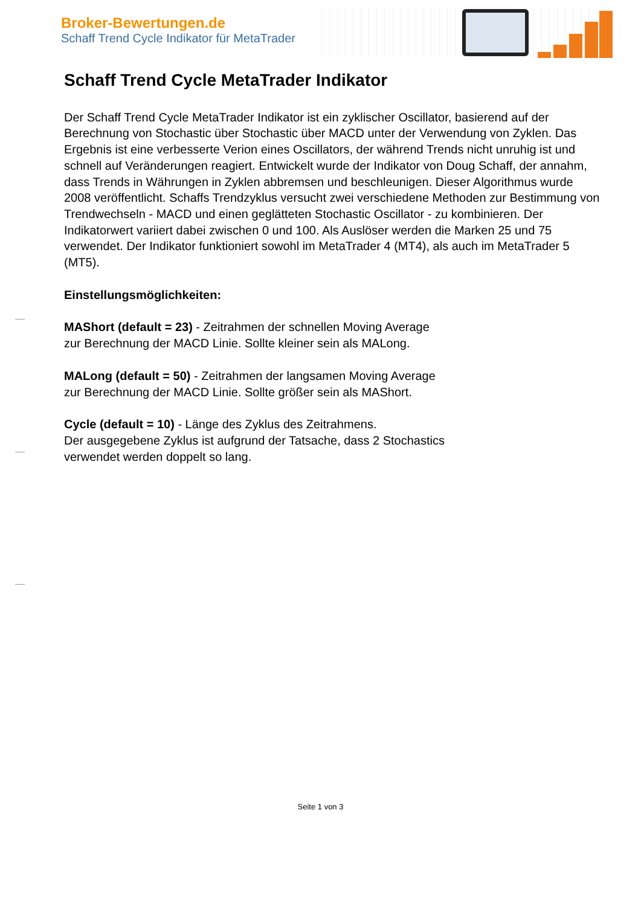Broker-Bewertungen.de
Schaff Trend Cycle Indikator für MetaTrader
Schaff Trend Cycle MetaTrader Indikator
Der Schaff Trend Cycle MetaTrader Indikator ist ein zyklischer Oscillator, basierend auf der Berechnung von Stochastic über Stochastic über MACD unter der Verwendung von Zyklen. Das Ergebnis ist eine verbesserte Verion eines Oscillators, der während Trends nicht unruhig ist und schnell auf Veränderungen reagiert. Entwickelt wurde der Indikator von Doug Schaff, der annahm, dass Trends in Währungen in Zyklen abbremsen und beschleunigen. Dieser Algorithmus wurde 2008 veröffentlicht. Schaffs Trendzyklus versucht zwei verschiedene Methoden zur Bestimmung von Trendwechseln - MACD und einen geglätteten Stochastic Oscillator - zu kombinieren. Der Indikatorwert variiert dabei zwischen 0 und 100. Als Auslöser werden die Marken 25 und 75 verwendet. Der Indikator funktioniert sowohl im MetaTrader 4 (MT4), als auch im MetaTrader 5 (MT5).
Einstellungsmöglichkeiten:
MAShort (default = 23) - Zeitrahmen der schnellen Moving Average
zur Berechnung der MACD Linie. Sollte kleiner sein als MALong.
MALong (default = 50) - Zeitrahmen der langsamen Moving Average
zur Berechnung der MACD Linie. Sollte größer sein als MAShort.
Cycle (default = 10) - Länge des Zyklus des Zeitrahmens.
Der ausgegebene Zyklus ist aufgrund der Tatsache, dass 2 Stochastics
verwendet werden doppelt so lang.
Seite 1 von 3